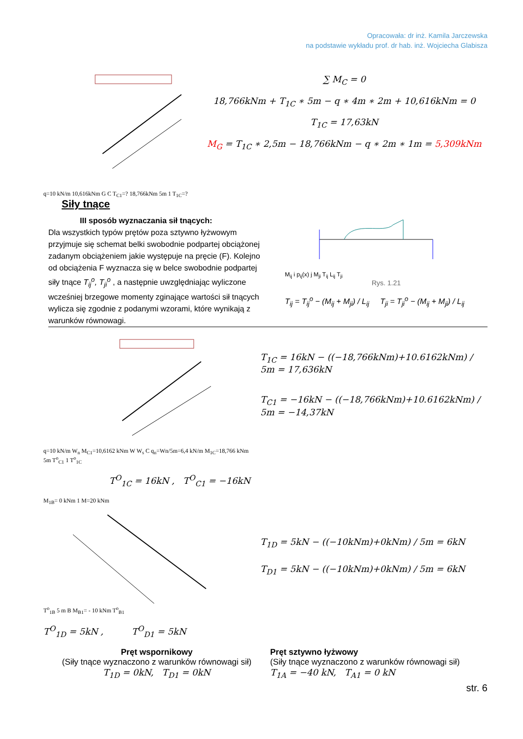Opracowała: dr inż. Kamila Jarczewska
na podstawie wykładu prof. dr hab. inż. Wojciecha Glabisza
q=10 kN/m 10,616kNm G C T<sub>C1</sub>=? 18,766kNm 5m 1 T<sub>1C</sub>=?
∑ M<sub>C</sub> = 0
18,766kNm + T<sub>1C</sub> ∗ 5m − q ∗ 4m ∗ 2m + 10,616kNm = 0
T<sub>1C</sub> = 17,63kN
M<sub>G</sub> = T<sub>1C</sub> ∗ 2,5m − 18,766kNm − q ∗ 2m ∗ 1m = 5,309kNm
Siły tnące
III sposób wyznaczania sił tnących:
Dla wszystkich typów prętów poza sztywno łyżwowym przyjmuje się schemat belki swobodnie podpartej obciążonej zadanym obciążeniem jakie występuje na pręcie (F). Kolejno od obciążenia F wyznacza się w belce swobodnie podpartej siły tnące T<sub>ij</sub><sup>o</sup>, T<sub>ji</sub><sup>o</sup> , a następnie uwzględniając wyliczone wcześniej brzegowe momenty zginające wartości sił tnących wylicza się zgodnie z podanymi wzorami, które wynikają z warunków równowagi.
M<sub>ij</sub> i p<sub>ij</sub>(x) j M<sub>ji</sub> T<sub>ij</sub> L<sub>ij</sub> T<sub>ji</sub>
Rys. 1.21
T<sub>ij</sub> = T<sub>ij</sub><sup>o</sup> − (M<sub>ij</sub> + M<sub>ji</sub>) / L<sub>ij</sub> T<sub>ji</sub> = T<sub>ji</sub><sup>o</sup> − (M<sub>ij</sub> + M<sub>ji</sub>) / L<sub>ij</sub>
q=10 kN/m W<sub>n</sub> M<sub>C1</sub>=10,6162 kNm W W<sub>s</sub> C q<sub>n</sub>=Wn/5m=6,4 kN/m M<sub>1C</sub>=18,766 kNm 5m T<sup>o</sup><sub>C1</sub> 1 T<sup>o</sup><sub>1C</sub>
T<sup>O</sup><sub>1C</sub> = 16kN , T<sup>O</sup><sub>C1</sub> = −16kN
T<sub>1C</sub> = 16kN − ((−18,766kNm)+10.6162kNm) / 5m = 17,636kN
T<sub>C1</sub> = −16kN − ((−18,766kNm)+10.6162kNm) / 5m = −14,37kN
M<sub>1B</sub>= 0 kNm 1 M=20 kNm
T<sup>o</sup><sub>1B</sub> 5 m B M<sub>B1</sub>= - 10 kNm T<sup>o</sup><sub>B1</sub>
T<sup>O</sup><sub>1D</sub> = 5kN , T<sup>O</sup><sub>D1</sub> = 5kN
T<sub>1D</sub> = 5kN − ((−10kNm)+0kNm) / 5m = 6kN
T<sub>D1</sub> = 5kN − ((−10kNm)+0kNm) / 5m = 6kN
Pręt wspornikowy
(Siły tnące wyznaczono z warunków równowagi sił)
T<sub>1D</sub> = 0kN, T<sub>D1</sub> = 0kN
Pręt sztywno łyżwowy
(Siły tnące wyznaczono z warunków równowagi sił)
T<sub>1A</sub> = −40 kN, T<sub>A1</sub> = 0 kN
str. 6